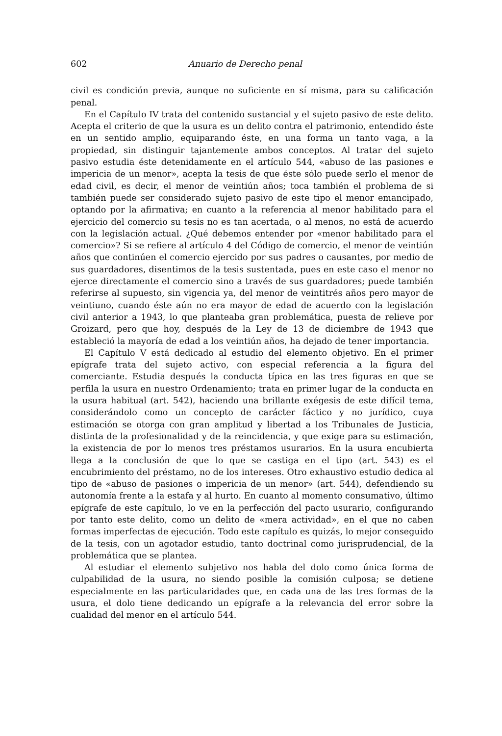602 Anuario de Derecho penal
civil es condición previa, aunque no suficiente en sí misma, para su calificación penal.
En el Capítulo IV trata del contenido sustancial y el sujeto pasivo de este delito. Acepta el criterio de que la usura es un delito contra el patrimonio, entendido éste en un sentido amplio, equiparando éste, en una forma un tanto vaga, a la propiedad, sin distinguir tajantemente ambos conceptos. Al tratar del sujeto pasivo estudia éste detenidamente en el artículo 544, «abuso de las pasiones e impericia de un menor», acepta la tesis de que éste sólo puede serlo el menor de edad civil, es decir, el menor de veintiún años; toca también el problema de si también puede ser considerado sujeto pasivo de este tipo el menor emancipado, optando por la afirmativa; en cuanto a la referencia al menor habilitado para el ejercicio del comercio su tesis no es tan acertada, o al menos, no está de acuerdo con la legislación actual. ¿Qué debemos entender por «menor habilitado para el comercio»? Si se refiere al artículo 4 del Código de comercio, el menor de veintiún años que continúen el comercio ejercido por sus padres o causantes, por medio de sus guardadores, disentimos de la tesis sustentada, pues en este caso el menor no ejerce directamente el comercio sino a través de sus guardadores; puede también referirse al supuesto, sin vigencia ya, del menor de veintitrés años pero mayor de veintiuno, cuando éste aún no era mayor de edad de acuerdo con la legislación civil anterior a 1943, lo que planteaba gran problemática, puesta de relieve por Groizard, pero que hoy, después de la Ley de 13 de diciembre de 1943 que estableció la mayoría de edad a los veintiún años, ha dejado de tener importancia.
El Capítulo V está dedicado al estudio del elemento objetivo. En el primer epígrafe trata del sujeto activo, con especial referencia a la figura del comerciante. Estudia después la conducta típica en las tres figuras en que se perfila la usura en nuestro Ordenamiento; trata en primer lugar de la conducta en la usura habitual (art. 542), haciendo una brillante exégesis de este difícil tema, considerándolo como un concepto de carácter fáctico y no jurídico, cuya estimación se otorga con gran amplitud y libertad a los Tribunales de Justicia, distinta de la profesionalidad y de la reincidencia, y que exige para su estimación, la existencia de por lo menos tres préstamos usurarios. En la usura encubierta llega a la conclusión de que lo que se castiga en el tipo (art. 543) es el encubrimiento del préstamo, no de los intereses. Otro exhaustivo estudio dedica al tipo de «abuso de pasiones o impericia de un menor» (art. 544), defendiendo su autonomía frente a la estafa y al hurto. En cuanto al momento consumativo, último epígrafe de este capítulo, lo ve en la perfección del pacto usurario, configurando por tanto este delito, como un delito de «mera actividad», en el que no caben formas imperfectas de ejecución. Todo este capítulo es quizás, lo mejor conseguido de la tesis, con un agotador estudio, tanto doctrinal como jurisprudencial, de la problemática que se plantea.
Al estudiar el elemento subjetivo nos habla del dolo como única forma de culpabilidad de la usura, no siendo posible la comisión culposa; se detiene especialmente en las particularidades que, en cada una de las tres formas de la usura, el dolo tiene dedicando un epígrafe a la relevancia del error sobre la cualidad del menor en el artículo 544.